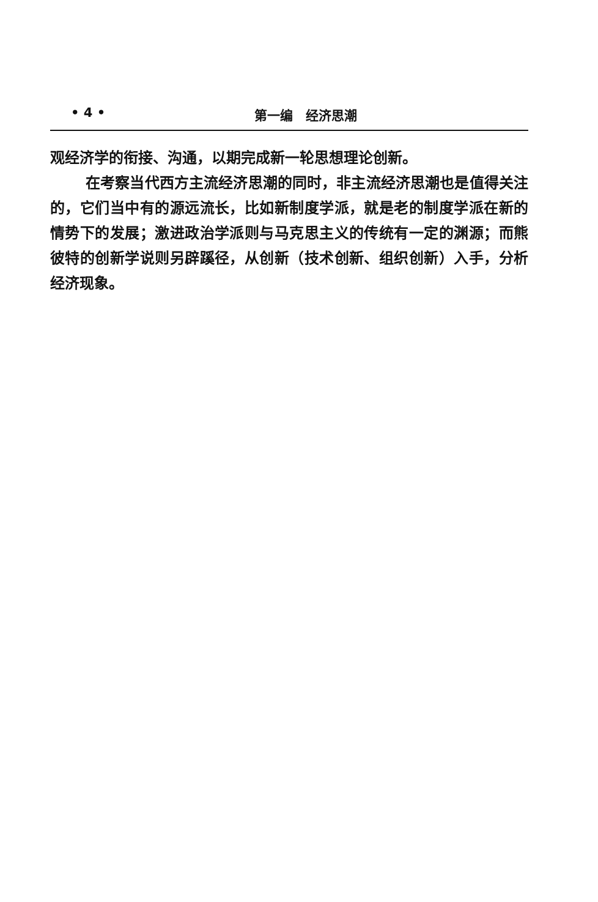• 4 • 第一编　经济思潮
观经济学的衔接、沟通，以期完成新一轮思想理论创新。
在考察当代西方主流经济思潮的同时，非主流经济思潮也是值得关注的，它们当中有的源远流长，比如新制度学派，就是老的制度学派在新的情势下的发展；激进政治学派则与马克思主义的传统有一定的渊源；而熊彼特的创新学说则另辟蹊径，从创新（技术创新、组织创新）入手，分析经济现象。